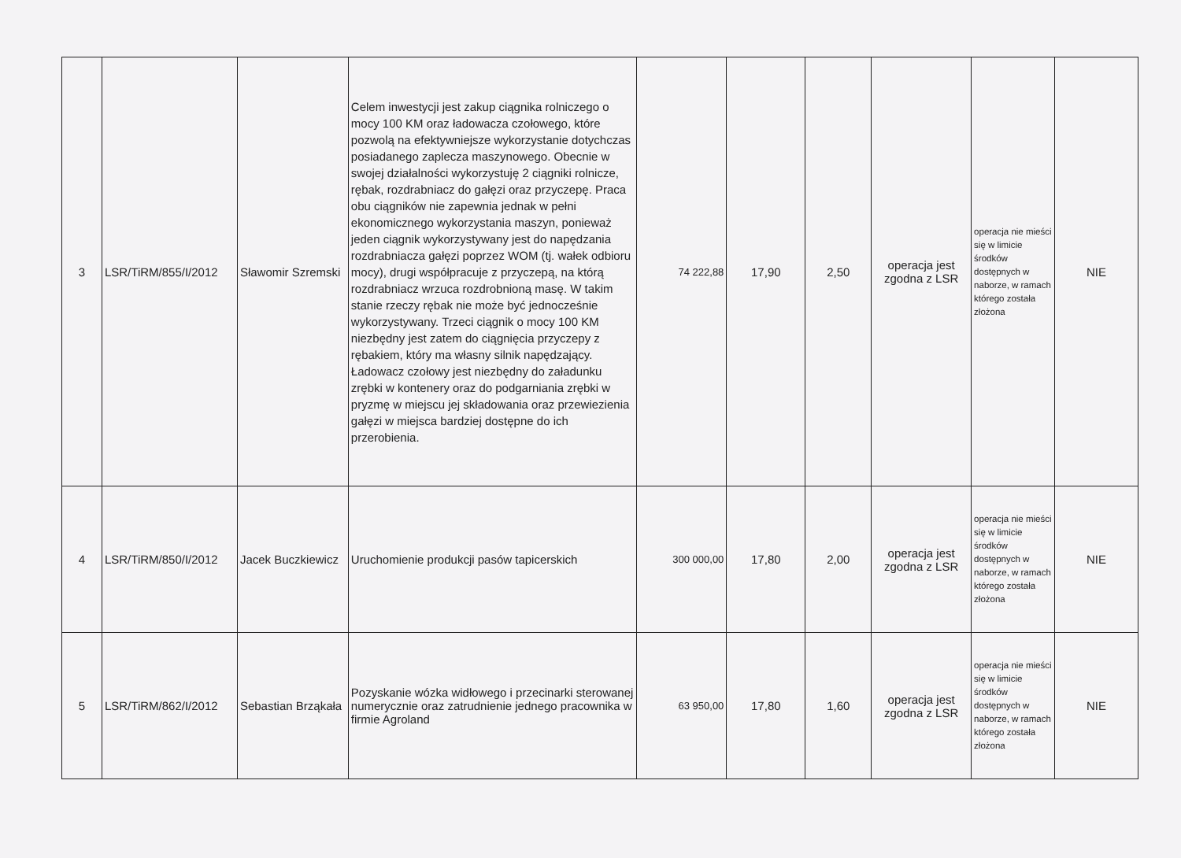| 3 | LSR/TiRM/855/I/2012 | Sławomir Szremski | Celem inwestycji jest zakup ciągnika rolniczego o mocy 100 KM oraz ładowacza czołowego, które pozwolą na efektywniejsze wykorzystanie dotychczas posiadanego zaplecza maszynowego. Obecnie w swojej działalności wykorzystuję 2 ciągniki rolnicze, rębak, rozdrabniacz do gałęzi oraz przyczepę. Praca obu ciągników nie zapewnia jednak w pełni ekonomicznego wykorzystania maszyn, ponieważ jeden ciągnik wykorzystywany jest do napędzania rozdrabniacza gałęzi poprzez WOM (tj. wałek odbioru mocy), drugi współpracuje z przyczepą, na którą rozdrabniacz wrzuca rozdrobnioną masę. W takim stanie rzeczy rębak nie może być jednocześnie wykorzystywany. Trzeci ciągnik o mocy 100 KM niezbędny jest zatem do ciągnięcia przyczepy z rębakiem, który ma własny silnik napędzający. Ładowacz czołowy jest niezbędny do załadunku zrębki w kontenery oraz do podgarniania zrębki w pryzmę w miejscu jej składowania oraz przewiezienia gałęzi w miejsca bardziej dostępne do ich przerobienia. | 74 222,88 | 17,90 | 2,50 | operacja jest zgodna z LSR | operacja nie mieści się w limicie środków dostępnych w naborze, w ramach którego została złożona | NIE |
| 4 | LSR/TiRM/850/I/2012 | Jacek Buczkiewicz | Uruchomienie produkcji pasów tapicerskich | 300 000,00 | 17,80 | 2,00 | operacja jest zgodna z LSR | operacja nie mieści się w limicie środków dostępnych w naborze, w ramach którego została złożona | NIE |
| 5 | LSR/TiRM/862/I/2012 | Sebastian Brząkała | Pozyskanie wózka widłowego i przecinarki sterowanej numerycznie oraz zatrudnienie jednego pracownika w firmie Agroland | 63 950,00 | 17,80 | 1,60 | operacja jest zgodna z LSR | operacja nie mieści się w limicie środków dostępnych w naborze, w ramach którego została złożona | NIE |